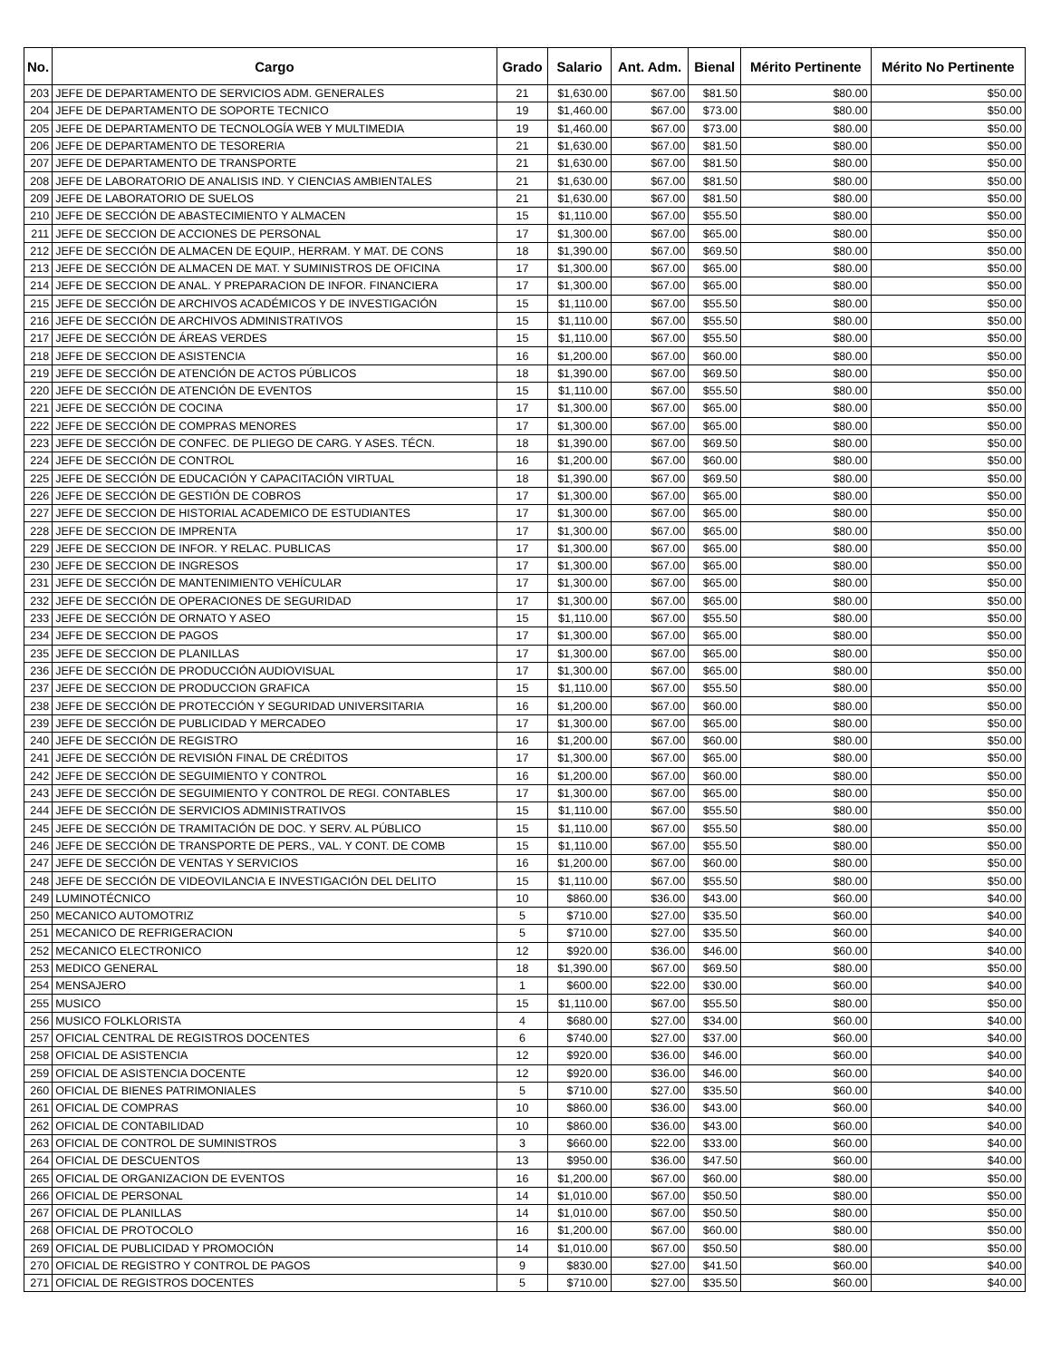| No. | Cargo | Grado | Salario | Ant. Adm. | Bienal | Mérito Pertinente | Mérito No Pertinente |
| --- | --- | --- | --- | --- | --- | --- | --- |
| 203 | JEFE DE DEPARTAMENTO DE SERVICIOS ADM. GENERALES | 21 | $1,630.00 | $67.00 | $81.50 | $80.00 | $50.00 |
| 204 | JEFE DE DEPARTAMENTO DE SOPORTE TECNICO | 19 | $1,460.00 | $67.00 | $73.00 | $80.00 | $50.00 |
| 205 | JEFE DE DEPARTAMENTO DE TECNOLOGÍA WEB Y MULTIMEDIA | 19 | $1,460.00 | $67.00 | $73.00 | $80.00 | $50.00 |
| 206 | JEFE DE DEPARTAMENTO DE TESORERIA | 21 | $1,630.00 | $67.00 | $81.50 | $80.00 | $50.00 |
| 207 | JEFE DE DEPARTAMENTO DE TRANSPORTE | 21 | $1,630.00 | $67.00 | $81.50 | $80.00 | $50.00 |
| 208 | JEFE DE LABORATORIO DE ANALISIS IND. Y CIENCIAS AMBIENTALES | 21 | $1,630.00 | $67.00 | $81.50 | $80.00 | $50.00 |
| 209 | JEFE DE LABORATORIO DE SUELOS | 21 | $1,630.00 | $67.00 | $81.50 | $80.00 | $50.00 |
| 210 | JEFE DE SECCIÓN DE ABASTECIMIENTO Y ALMACEN | 15 | $1,110.00 | $67.00 | $55.50 | $80.00 | $50.00 |
| 211 | JEFE DE SECCION DE ACCIONES DE PERSONAL | 17 | $1,300.00 | $67.00 | $65.00 | $80.00 | $50.00 |
| 212 | JEFE DE SECCIÓN DE ALMACEN DE EQUIP., HERRAM. Y MAT. DE CONS | 18 | $1,390.00 | $67.00 | $69.50 | $80.00 | $50.00 |
| 213 | JEFE DE SECCIÓN DE ALMACEN DE MAT. Y SUMINISTROS DE OFICINA | 17 | $1,300.00 | $67.00 | $65.00 | $80.00 | $50.00 |
| 214 | JEFE DE SECCION DE ANAL. Y PREPARACION DE INFOR. FINANCIERA | 17 | $1,300.00 | $67.00 | $65.00 | $80.00 | $50.00 |
| 215 | JEFE DE SECCIÓN DE ARCHIVOS ACADÉMICOS Y DE INVESTIGACIÓN | 15 | $1,110.00 | $67.00 | $55.50 | $80.00 | $50.00 |
| 216 | JEFE DE SECCIÓN DE ARCHIVOS ADMINISTRATIVOS | 15 | $1,110.00 | $67.00 | $55.50 | $80.00 | $50.00 |
| 217 | JEFE DE SECCIÓN DE ÁREAS VERDES | 15 | $1,110.00 | $67.00 | $55.50 | $80.00 | $50.00 |
| 218 | JEFE DE SECCION DE ASISTENCIA | 16 | $1,200.00 | $67.00 | $60.00 | $80.00 | $50.00 |
| 219 | JEFE DE SECCIÓN DE ATENCIÓN DE ACTOS PÚBLICOS | 18 | $1,390.00 | $67.00 | $69.50 | $80.00 | $50.00 |
| 220 | JEFE DE SECCIÓN DE ATENCIÓN DE EVENTOS | 15 | $1,110.00 | $67.00 | $55.50 | $80.00 | $50.00 |
| 221 | JEFE DE SECCIÓN DE COCINA | 17 | $1,300.00 | $67.00 | $65.00 | $80.00 | $50.00 |
| 222 | JEFE DE SECCIÓN DE COMPRAS MENORES | 17 | $1,300.00 | $67.00 | $65.00 | $80.00 | $50.00 |
| 223 | JEFE DE SECCIÓN DE CONFEC. DE PLIEGO DE CARG. Y ASES. TÉCN. | 18 | $1,390.00 | $67.00 | $69.50 | $80.00 | $50.00 |
| 224 | JEFE DE SECCIÓN DE CONTROL | 16 | $1,200.00 | $67.00 | $60.00 | $80.00 | $50.00 |
| 225 | JEFE DE SECCIÓN DE EDUCACIÓN Y CAPACITACIÓN VIRTUAL | 18 | $1,390.00 | $67.00 | $69.50 | $80.00 | $50.00 |
| 226 | JEFE DE SECCIÓN DE GESTIÓN DE COBROS | 17 | $1,300.00 | $67.00 | $65.00 | $80.00 | $50.00 |
| 227 | JEFE DE SECCION DE HISTORIAL ACADEMICO DE ESTUDIANTES | 17 | $1,300.00 | $67.00 | $65.00 | $80.00 | $50.00 |
| 228 | JEFE DE SECCION DE IMPRENTA | 17 | $1,300.00 | $67.00 | $65.00 | $80.00 | $50.00 |
| 229 | JEFE DE SECCION DE INFOR. Y RELAC. PUBLICAS | 17 | $1,300.00 | $67.00 | $65.00 | $80.00 | $50.00 |
| 230 | JEFE DE SECCION DE INGRESOS | 17 | $1,300.00 | $67.00 | $65.00 | $80.00 | $50.00 |
| 231 | JEFE DE SECCIÓN DE MANTENIMIENTO VEHÍCULAR | 17 | $1,300.00 | $67.00 | $65.00 | $80.00 | $50.00 |
| 232 | JEFE DE SECCIÓN DE OPERACIONES DE SEGURIDAD | 17 | $1,300.00 | $67.00 | $65.00 | $80.00 | $50.00 |
| 233 | JEFE DE SECCIÓN DE ORNATO Y ASEO | 15 | $1,110.00 | $67.00 | $55.50 | $80.00 | $50.00 |
| 234 | JEFE DE SECCION DE PAGOS | 17 | $1,300.00 | $67.00 | $65.00 | $80.00 | $50.00 |
| 235 | JEFE DE SECCION DE PLANILLAS | 17 | $1,300.00 | $67.00 | $65.00 | $80.00 | $50.00 |
| 236 | JEFE DE SECCIÓN DE PRODUCCIÓN AUDIOVISUAL | 17 | $1,300.00 | $67.00 | $65.00 | $80.00 | $50.00 |
| 237 | JEFE DE SECCION DE PRODUCCION GRAFICA | 15 | $1,110.00 | $67.00 | $55.50 | $80.00 | $50.00 |
| 238 | JEFE DE SECCIÓN DE PROTECCIÓN Y SEGURIDAD UNIVERSITARIA | 16 | $1,200.00 | $67.00 | $60.00 | $80.00 | $50.00 |
| 239 | JEFE DE SECCIÓN DE PUBLICIDAD Y MERCADEO | 17 | $1,300.00 | $67.00 | $65.00 | $80.00 | $50.00 |
| 240 | JEFE DE SECCIÓN DE REGISTRO | 16 | $1,200.00 | $67.00 | $60.00 | $80.00 | $50.00 |
| 241 | JEFE DE SECCIÓN DE REVISIÓN FINAL DE CRÉDITOS | 17 | $1,300.00 | $67.00 | $65.00 | $80.00 | $50.00 |
| 242 | JEFE DE SECCIÓN DE SEGUIMIENTO Y CONTROL | 16 | $1,200.00 | $67.00 | $60.00 | $80.00 | $50.00 |
| 243 | JEFE DE SECCIÓN DE SEGUIMIENTO Y CONTROL DE REGI. CONTABLES | 17 | $1,300.00 | $67.00 | $65.00 | $80.00 | $50.00 |
| 244 | JEFE DE SECCIÓN DE SERVICIOS ADMINISTRATIVOS | 15 | $1,110.00 | $67.00 | $55.50 | $80.00 | $50.00 |
| 245 | JEFE DE SECCIÓN DE TRAMITACIÓN DE DOC. Y SERV. AL PÚBLICO | 15 | $1,110.00 | $67.00 | $55.50 | $80.00 | $50.00 |
| 246 | JEFE DE SECCIÓN DE TRANSPORTE DE PERS., VAL. Y CONT. DE COMB | 15 | $1,110.00 | $67.00 | $55.50 | $80.00 | $50.00 |
| 247 | JEFE DE SECCIÓN DE VENTAS Y SERVICIOS | 16 | $1,200.00 | $67.00 | $60.00 | $80.00 | $50.00 |
| 248 | JEFE DE SECCIÓN DE VIDEOVILANCIA E INVESTIGACIÓN DEL DELITO | 15 | $1,110.00 | $67.00 | $55.50 | $80.00 | $50.00 |
| 249 | LUMINOTÉCNICO | 10 | $860.00 | $36.00 | $43.00 | $60.00 | $40.00 |
| 250 | MECANICO AUTOMOTRIZ | 5 | $710.00 | $27.00 | $35.50 | $60.00 | $40.00 |
| 251 | MECANICO DE REFRIGERACION | 5 | $710.00 | $27.00 | $35.50 | $60.00 | $40.00 |
| 252 | MECANICO ELECTRONICO | 12 | $920.00 | $36.00 | $46.00 | $60.00 | $40.00 |
| 253 | MEDICO GENERAL | 18 | $1,390.00 | $67.00 | $69.50 | $80.00 | $50.00 |
| 254 | MENSAJERO | 1 | $600.00 | $22.00 | $30.00 | $60.00 | $40.00 |
| 255 | MUSICO | 15 | $1,110.00 | $67.00 | $55.50 | $80.00 | $50.00 |
| 256 | MUSICO FOLKLORISTA | 4 | $680.00 | $27.00 | $34.00 | $60.00 | $40.00 |
| 257 | OFICIAL CENTRAL DE REGISTROS DOCENTES | 6 | $740.00 | $27.00 | $37.00 | $60.00 | $40.00 |
| 258 | OFICIAL DE ASISTENCIA | 12 | $920.00 | $36.00 | $46.00 | $60.00 | $40.00 |
| 259 | OFICIAL DE ASISTENCIA DOCENTE | 12 | $920.00 | $36.00 | $46.00 | $60.00 | $40.00 |
| 260 | OFICIAL DE BIENES PATRIMONIALES | 5 | $710.00 | $27.00 | $35.50 | $60.00 | $40.00 |
| 261 | OFICIAL DE COMPRAS | 10 | $860.00 | $36.00 | $43.00 | $60.00 | $40.00 |
| 262 | OFICIAL DE CONTABILIDAD | 10 | $860.00 | $36.00 | $43.00 | $60.00 | $40.00 |
| 263 | OFICIAL DE CONTROL DE SUMINISTROS | 3 | $660.00 | $22.00 | $33.00 | $60.00 | $40.00 |
| 264 | OFICIAL DE DESCUENTOS | 13 | $950.00 | $36.00 | $47.50 | $60.00 | $40.00 |
| 265 | OFICIAL DE ORGANIZACION DE EVENTOS | 16 | $1,200.00 | $67.00 | $60.00 | $80.00 | $50.00 |
| 266 | OFICIAL DE PERSONAL | 14 | $1,010.00 | $67.00 | $50.50 | $80.00 | $50.00 |
| 267 | OFICIAL DE PLANILLAS | 14 | $1,010.00 | $67.00 | $50.50 | $80.00 | $50.00 |
| 268 | OFICIAL DE PROTOCOLO | 16 | $1,200.00 | $67.00 | $60.00 | $80.00 | $50.00 |
| 269 | OFICIAL DE PUBLICIDAD Y PROMOCIÓN | 14 | $1,010.00 | $67.00 | $50.50 | $80.00 | $50.00 |
| 270 | OFICIAL DE REGISTRO Y CONTROL DE PAGOS | 9 | $830.00 | $27.00 | $41.50 | $60.00 | $40.00 |
| 271 | OFICIAL DE REGISTROS DOCENTES | 5 | $710.00 | $27.00 | $35.50 | $60.00 | $40.00 |